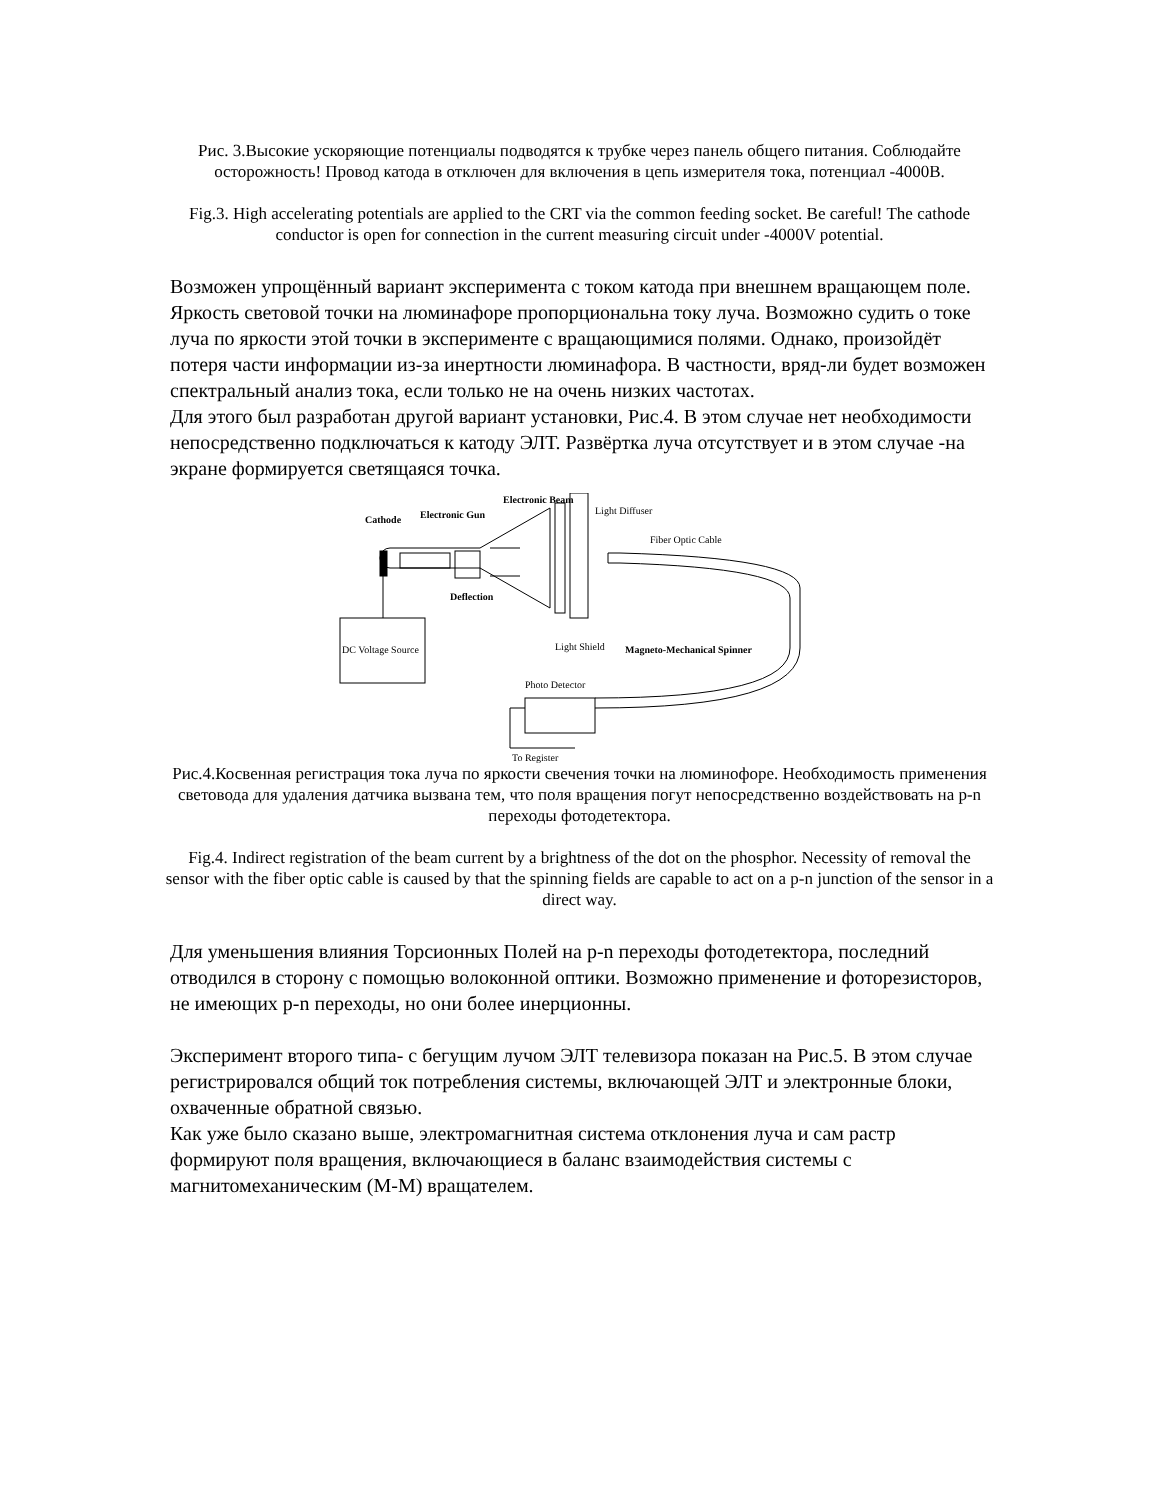Рис. 3.Высокие ускоряющие потенциалы подводятся к трубке через панель общего питания. Соблюдайте осторожность! Провод катода в отключен для включения в цепь измерителя тока, потенциал -4000В.
Fig.3. High accelerating potentials are applied to the CRT via the common feeding socket. Be careful! The cathode conductor is open for connection in the current measuring circuit under -4000V potential.
Возможен упрощённый вариант эксперимента с током катода при внешнем вращающем поле. Яркость световой точки на люминафоре пропорциональна току луча. Возможно судить о токе луча по яркости этой точки в эксперименте с вращающимися полями. Однако, произойдёт потеря части информации из-за инертности люминафора. В частности, вряд-ли будет возможен спектральный анализ тока, если только не на очень низких частотах.
Для этого был разработан другой вариант установки, Рис.4. В этом случае нет необходимости непосредственно подключаться к катоду ЭЛТ. Развёртка луча отсутствует и в этом случае -на экране формируется светящаяся точка.
Electronic Beam
Electronic Gun
Cathode
Light Diffuser
Fiber Optic Cable
Deflection
DC Voltage Source
Light Shield
Magneto-Mechanical Spinner
Photo Detector
To Register
Рис.4.Косвенная регистрация тока луча по яркости свечения точки на люминофоре. Необходимость применения световода для удаления датчика вызвана тем, что поля вращения погут непосредственно воздействовать на p-n переходы фотодетектора.
Fig.4. Indirect registration of the beam current by a brightness of the dot on the phosphor. Necessity of removal the sensor with the fiber optic cable is caused by that the spinning fields are capable to act on a p-n junction of the sensor in a direct way.
Для уменьшения влияния Торсионных Полей на p-n переходы фотодетектора, последний отводился в сторону с помощью волоконной оптики. Возможно применение и фоторезисторов, не имеющих p-n переходы, но они более инерционны.
Эксперимент второго типа- с бегущим лучом ЭЛТ телевизора показан на Рис.5. В этом случае регистрировался общий ток потребления системы, включающей ЭЛТ и электронные блоки, охваченные обратной связью.
Как уже было сказано выше, электромагнитная система отклонения луча и сам растр формируют поля вращения, включающиеся в баланс взаимодействия системы с магнитомеханическим (М-М) вращателем.